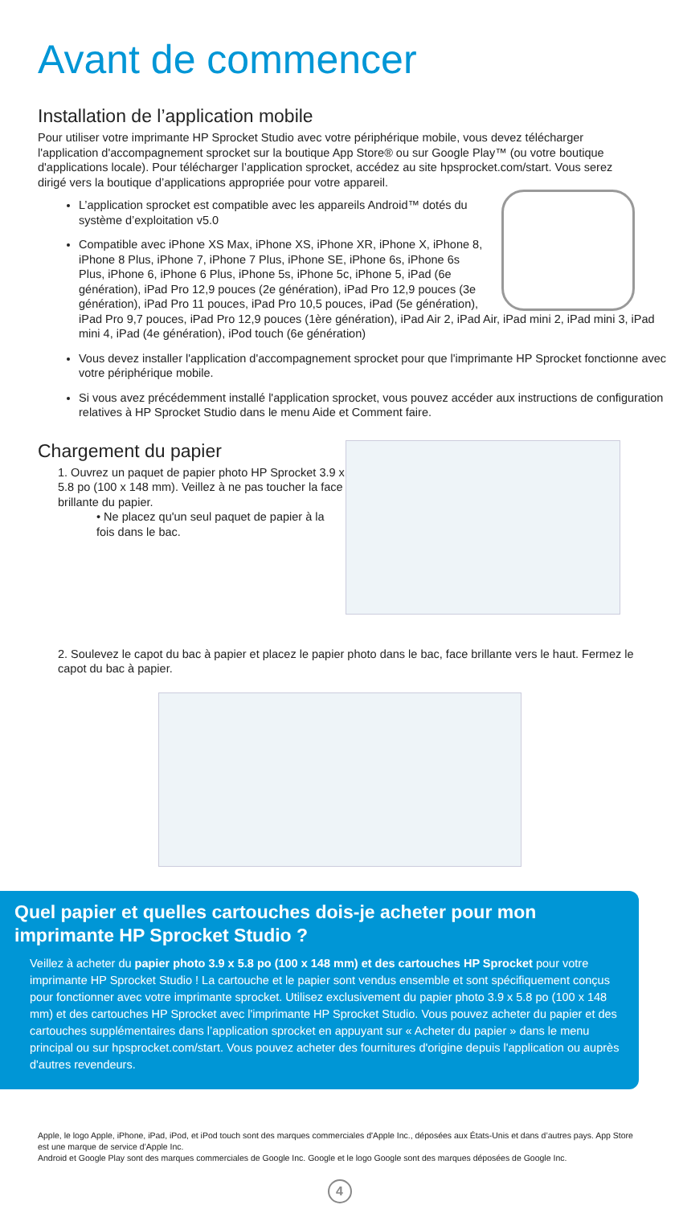Avant de commencer
Installation de l’application mobile
Pour utiliser votre imprimante HP Sprocket Studio avec votre périphérique mobile, vous devez télécharger l'application d'accompagnement sprocket sur la boutique App Store® ou sur Google Play™ (ou votre boutique d'applications locale). Pour télécharger l’application sprocket, accédez au site hpsprocket.com/start. Vous serez dirigé vers la boutique d’applications appropriée pour votre appareil.
L’application sprocket est compatible avec les appareils Android™ dotés du système d’exploitation v5.0
Compatible avec iPhone XS Max, iPhone XS, iPhone XR, iPhone X, iPhone 8, iPhone 8 Plus, iPhone 7, iPhone 7 Plus, iPhone SE, iPhone 6s, iPhone 6s Plus, iPhone 6, iPhone 6 Plus, iPhone 5s, iPhone 5c, iPhone 5, iPad (6e génération), iPad Pro 12,9 pouces (2e génération), iPad Pro 12,9 pouces (3e génération), iPad Pro 11 pouces, iPad Pro 10,5 pouces, iPad (5e génération), iPad Pro 9,7 pouces, iPad Pro 12,9 pouces (1ère génération), iPad Air 2, iPad Air, iPad mini 2, iPad mini 3, iPad mini 4, iPad (4e génération), iPod touch (6e génération)
Vous devez installer l'application d'accompagnement sprocket pour que l'imprimante HP Sprocket fonctionne avec votre périphérique mobile.
Si vous avez précédemment installé l'application sprocket, vous pouvez accéder aux instructions de configuration relatives à HP Sprocket Studio dans le menu Aide et Comment faire.
Chargement du papier
1. Ouvrez un paquet de papier photo HP Sprocket 3.9 x 5.8 po (100 x 148 mm). Veillez à ne pas toucher la face brillante du papier.
• Ne placez qu'un seul paquet de papier à la fois dans le bac.
2. Soulevez le capot du bac à papier et placez le papier photo dans le bac, face brillante vers le haut. Fermez le capot du bac à papier.
Quel papier et quelles cartouches dois-je acheter pour mon imprimante HP Sprocket Studio ?
Veillez à acheter du papier photo 3.9 x 5.8 po (100 x 148 mm) et des cartouches HP Sprocket pour votre imprimante HP Sprocket Studio ! La cartouche et le papier sont vendus ensemble et sont spécifiquement conçus pour fonctionner avec votre imprimante sprocket. Utilisez exclusivement du papier photo 3.9 x 5.8 po (100 x 148 mm) et des cartouches HP Sprocket avec l'imprimante HP Sprocket Studio. Vous pouvez acheter du papier et des cartouches supplémentaires dans l’application sprocket en appuyant sur « Acheter du papier » dans le menu principal ou sur hpsprocket.com/start. Vous pouvez acheter des fournitures d'origine depuis l'application ou auprès d'autres revendeurs.
Apple, le logo Apple, iPhone, iPad, iPod, et iPod touch sont des marques commerciales d'Apple Inc., déposées aux États-Unis et dans d’autres pays. App Store est une marque de service d’Apple Inc.
Android et Google Play sont des marques commerciales de Google Inc. Google et le logo Google sont des marques déposées de Google Inc.
4